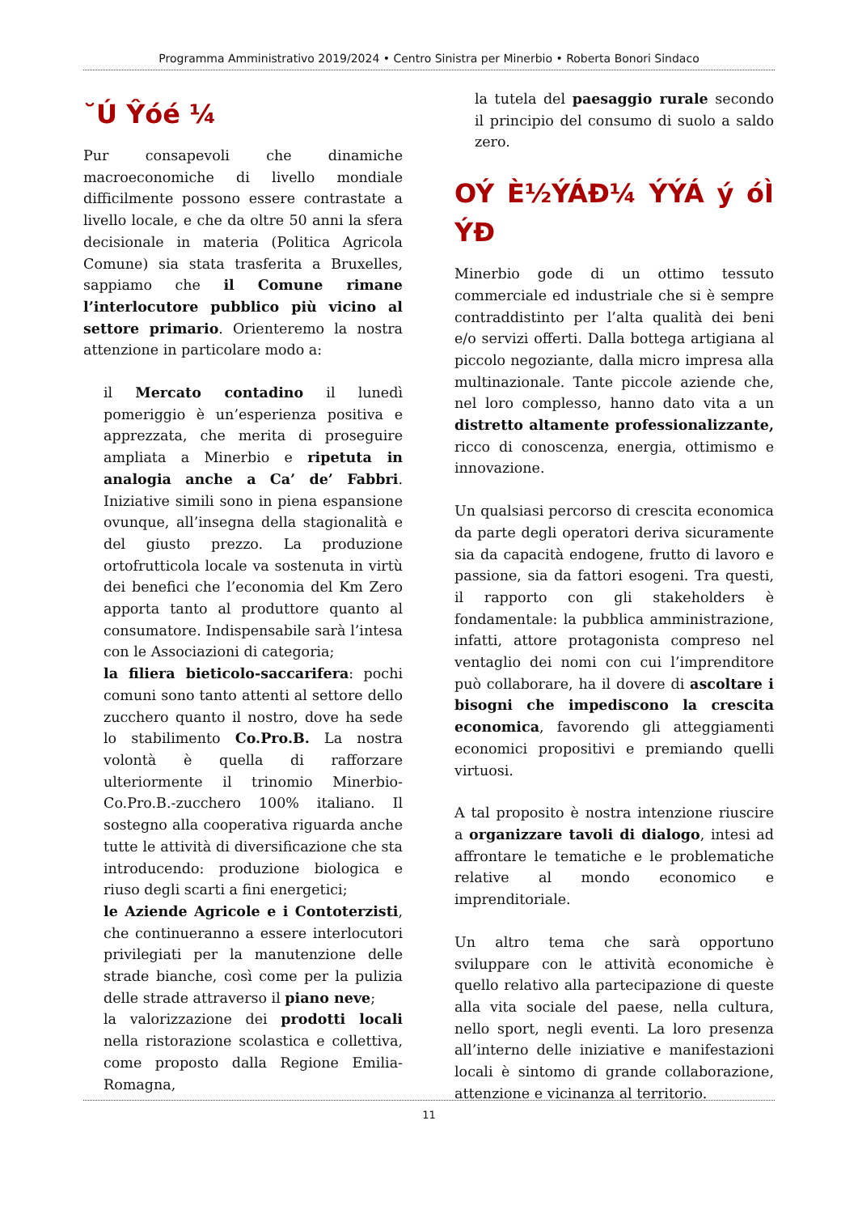Programma Amministrativo 2019/2024 • Centro Sinistra per Minerbio • Roberta Bonori Sindaco
˘Ú Ŷóé ¼
Pur consapevoli che dinamiche macroeconomiche di livello mondiale difficilmente possono essere contrastate a livello locale, e che da oltre 50 anni la sfera decisionale in materia (Politica Agricola Comune) sia stata trasferita a Bruxelles, sappiamo che il Comune rimane l’interlocutore pubblico più vicino al settore primario. Orienteremo la nostra attenzione in particolare modo a:
il Mercato contadino il lunedì pomeriggio è un’esperienza positiva e apprezzata, che merita di proseguire ampliata a Minerbio e ripetuta in analogia anche a Ca’ de’ Fabbri. Iniziative simili sono in piena espansione ovunque, all’insegna della stagionalità e del giusto prezzo. La produzione ortofrutticola locale va sostenuta in virtù dei benefici che l’economia del Km Zero apporta tanto al produttore quanto al consumatore. Indispensabile sarà l’intesa con le Associazioni di categoria;
la filiera bieticolo-saccarifera: pochi comuni sono tanto attenti al settore dello zucchero quanto il nostro, dove ha sede lo stabilimento Co.Pro.B. La nostra volontà è quella di rafforzare ulteriormente il trinomio Minerbio-Co.Pro.B.-zucchero 100% italiano. Il sostegno alla cooperativa riguarda anche tutte le attività di diversificazione che sta introducendo: produzione biologica e riuso degli scarti a fini energetici;
le Aziende Agricole e i Contoterzisti, che continueranno a essere interlocutori privilegiati per la manutenzione delle strade bianche, così come per la pulizia delle strade attraverso il piano neve;
la valorizzazione dei prodotti locali nella ristorazione scolastica e collettiva, come proposto dalla Regione Emilia-Romagna,
la tutela del paesaggio rurale secondo il principio del consumo di suolo a saldo zero.
OÝ È½ÝÁĐ¼ ÝÝÁ ý óÌ ÝĐ
Minerbio gode di un ottimo tessuto commerciale ed industriale che si è sempre contraddistinto per l’alta qualità dei beni e/o servizi offerti. Dalla bottega artigiana al piccolo negoziante, dalla micro impresa alla multinazionale. Tante piccole aziende che, nel loro complesso, hanno dato vita a un distretto altamente professionalizzante, ricco di conoscenza, energia, ottimismo e innovazione.
Un qualsiasi percorso di crescita economica da parte degli operatori deriva sicuramente sia da capacità endogene, frutto di lavoro e passione, sia da fattori esogeni. Tra questi, il rapporto con gli stakeholders è fondamentale: la pubblica amministrazione, infatti, attore protagonista compreso nel ventaglio dei nomi con cui l’imprenditore può collaborare, ha il dovere di ascoltare i bisogni che impediscono la crescita economica, favorendo gli atteggiamenti economici propositivi e premiando quelli virtuosi.
A tal proposito è nostra intenzione riuscire a organizzare tavoli di dialogo, intesi ad affrontare le tematiche e le problematiche relative al mondo economico e imprenditoriale.
Un altro tema che sarà opportuno sviluppare con le attività economiche è quello relativo alla partecipazione di queste alla vita sociale del paese, nella cultura, nello sport, negli eventi. La loro presenza all’interno delle iniziative e manifestazioni locali è sintomo di grande collaborazione, attenzione e vicinanza al territorio.
11